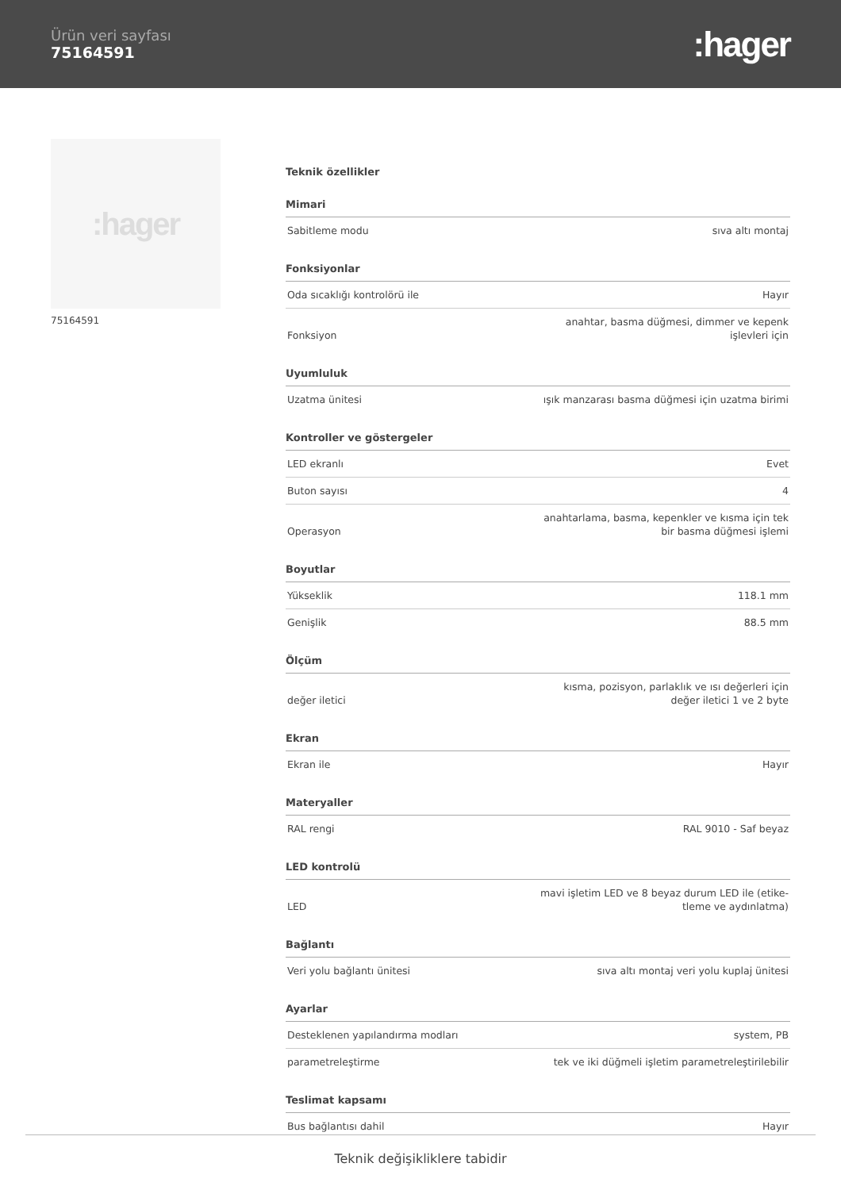Ürün veri sayfası
75164591
:hager
:hager
75164591
Teknik özellikler
| Mimari | |
| --- | --- |
| Sabitleme modu | sıva altı montaj |
| Fonksiyonlar | |
| Oda sıcaklığı kontrolörü ile | Hayır |
| Fonksiyon | anahtar, basma düğmesi, dimmer ve kepenk işlevleri için |
| Uyumluluk | |
| Uzatma ünitesi | ışık manzarası basma düğmesi için uzatma birimi |
| Kontroller ve göstergeler | |
| LED ekranlı | Evet |
| Buton sayısı | 4 |
| Operasyon | anahtarlama, basma, kepenkler ve kısma için tek bir basma düğmesi işlemi |
| Boyutlar | |
| Yükseklik | 118.1 mm |
| Genişlik | 88.5 mm |
| Ölçüm | |
| değer iletici | kısma, pozisyon, parlaklık ve ısı değerleri için değer iletici 1 ve 2 byte |
| Ekran | |
| Ekran ile | Hayır |
| Materyaller | |
| RAL rengi | RAL 9010 - Saf beyaz |
| LED kontrolü | |
| LED | mavi işletim LED ve 8 beyaz durum LED ile (etike-tleme ve aydınlatma) |
| Bağlantı | |
| Veri yolu bağlantı ünitesi | sıva altı montaj veri yolu kuplaj ünitesi |
| Ayarlar | |
| Desteklenen yapılandırma modları | system, PB |
| parametreleştirme | tek ve iki düğmeli işletim parametreleştirilebilir |
| Teslimat kapsamı | |
| Bus bağlantısı dahil | Hayır |
Teknik değişikliklere tabidir